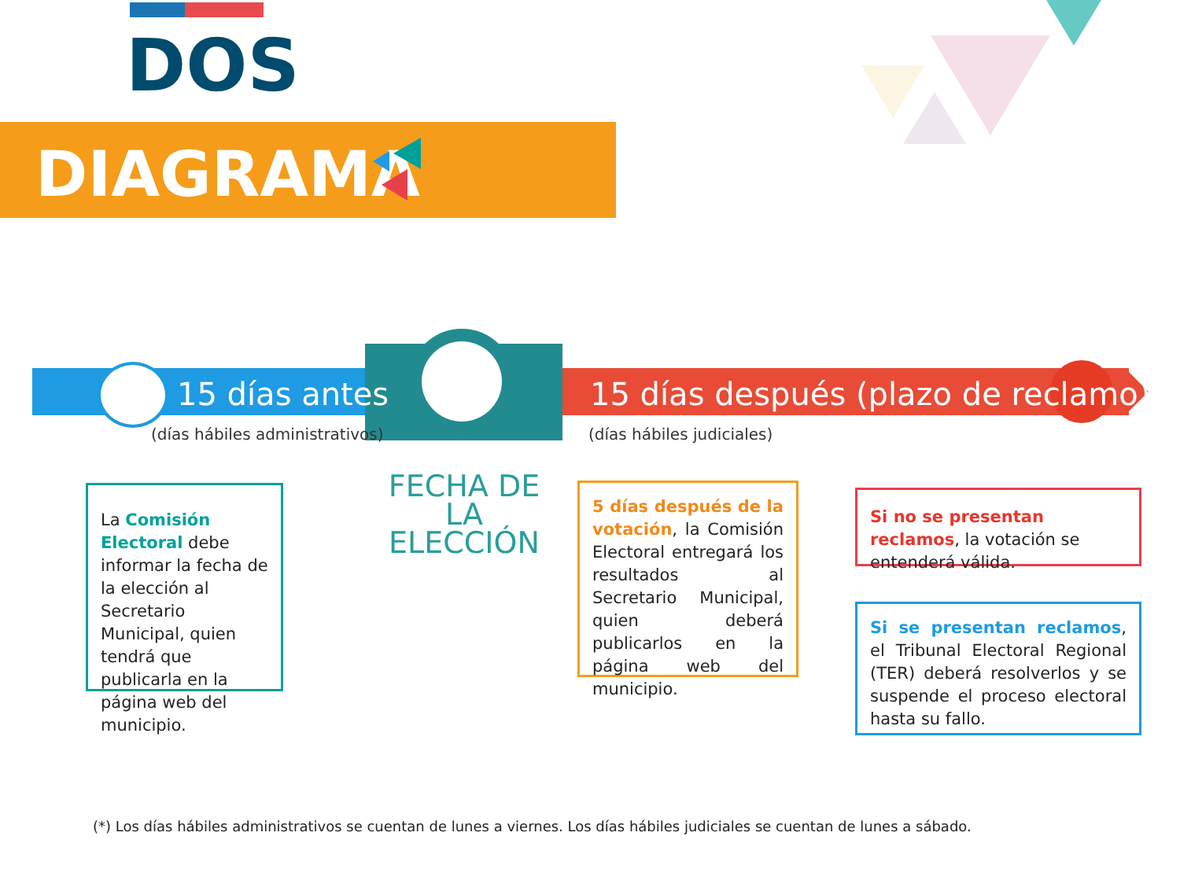DOS
DIAGRAMA
15 días antes
15 días después (plazo de reclamo)
(días hábiles administrativos) (días hábiles judiciales)
FECHA DE LA ELECCIÓN
La Comisión Electoral debe informar la fecha de la elección al Secretario Municipal, quien tendrá que publicarla en la página web del municipio.
5 días después de la votación, la Comisión Electoral entregará los resultados al Secretario Municipal, quien deberá publicarlos en la página web del municipio.
Si no se presentan reclamos, la votación se entenderá válida.
Si se presentan reclamos, el Tribunal Electoral Regional (TER) deberá resolverlos y se suspende el proceso electoral hasta su fallo.
(*) Los días hábiles administrativos se cuentan de lunes a viernes. Los días hábiles judiciales se cuentan de lunes a sábado.